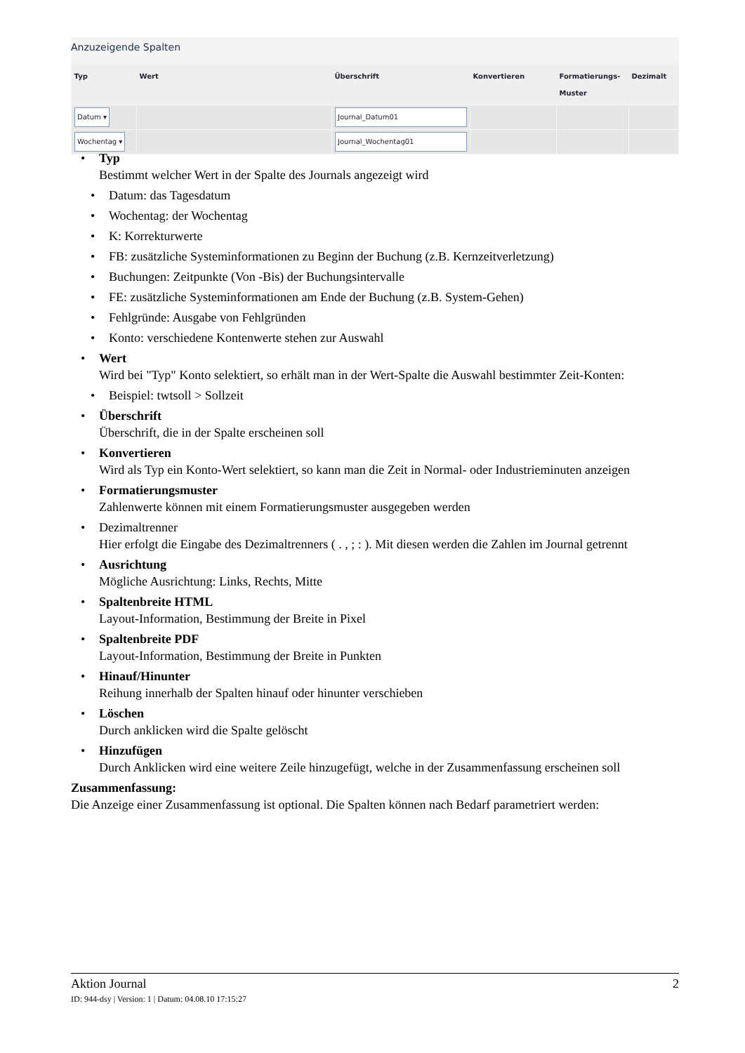Anzuzeigende Spalten
| Typ | Wert | Überschrift | Konvertieren | Formatierungs- Muster | Dezimalt |
| --- | --- | --- | --- | --- | --- |
| Datum ▾ | | Journal_Datum01 | | | |
| Wochentag ▾ | | Journal_Wochentag01 | | | |
• Typ
Bestimmt welcher Wert in der Spalte des Journals angezeigt wird
• Datum: das Tagesdatum
• Wochentag: der Wochentag
• K: Korrekturwerte
• FB: zusätzliche Systeminformationen zu Beginn der Buchung (z.B. Kernzeitverletzung)
• Buchungen: Zeitpunkte (Von -Bis) der Buchungsintervalle
• FE: zusätzliche Systeminformationen am Ende der Buchung (z.B. System-Gehen)
• Fehlgründe: Ausgabe von Fehlgründen
• Konto: verschiedene Kontenwerte stehen zur Auswahl
• Wert
Wird bei "Typ" Konto selektiert, so erhält man in der Wert-Spalte die Auswahl bestimmter Zeit-Konten:
• Beispiel: twtsoll > Sollzeit
• Überschrift
Überschrift, die in der Spalte erscheinen soll
• Konvertieren
Wird als Typ ein Konto-Wert selektiert, so kann man die Zeit in Normal- oder Industrieminuten anzeigen
• Formatierungsmuster
Zahlenwerte können mit einem Formatierungsmuster ausgegeben werden
• Dezimaltrenner
Hier erfolgt die Eingabe des Dezimaltrenners ( . , ; : ). Mit diesen werden die Zahlen im Journal getrennt
• Ausrichtung
Mögliche Ausrichtung: Links, Rechts, Mitte
• Spaltenbreite HTML
Layout-Information, Bestimmung der Breite in Pixel
• Spaltenbreite PDF
Layout-Information, Bestimmung der Breite in Punkten
• Hinauf/Hinunter
Reihung innerhalb der Spalten hinauf oder hinunter verschieben
• Löschen
Durch anklicken wird die Spalte gelöscht
• Hinzufügen
Durch Anklicken wird eine weitere Zeile hinzugefügt, welche in der Zusammenfassung erscheinen soll
Zusammenfassung:
Die Anzeige einer Zusammenfassung ist optional. Die Spalten können nach Bedarf parametriert werden:
Aktion Journal 2
ID: 944-dsy | Version: 1 | Datum: 04.08.10 17:15:27